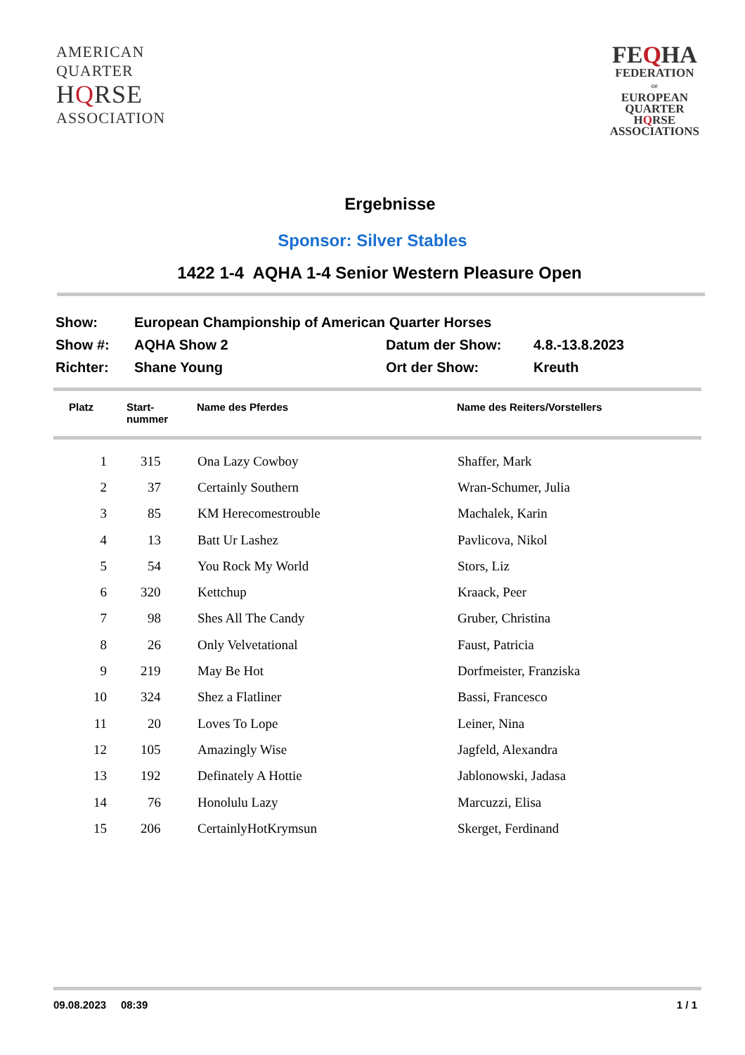AMERICAN
QUARTER
HQRSE
ASSOCIATION
FEQHA
FEDERATION
OF
EUROPEAN
QUARTER
HQRSE
ASSOCIATIONS
Ergebnisse
Sponsor: Silver Stables
1422 1-4 AQHA 1-4 Senior Western Pleasure Open
| Show: | European Championship of American Quarter Horses | | |
| Show #: | AQHA Show 2 | Datum der Show: | 4.8.-13.8.2023 |
| Richter: | Shane Young | Ort der Show: | Kreuth |
| Platz | Start- nummer | Name des Pferdes | Name des Reiters/Vorstellers |
| --- | --- | --- | --- |
| 1 | 315 | Ona Lazy Cowboy | Shaffer, Mark |
| 2 | 37 | Certainly Southern | Wran-Schumer, Julia |
| 3 | 85 | KM Herecomestrouble | Machalek, Karin |
| 4 | 13 | Batt Ur Lashez | Pavlicova, Nikol |
| 5 | 54 | You Rock My World | Stors, Liz |
| 6 | 320 | Kettchup | Kraack, Peer |
| 7 | 98 | Shes All The Candy | Gruber, Christina |
| 8 | 26 | Only Velvetational | Faust, Patricia |
| 9 | 219 | May Be Hot | Dorfmeister, Franziska |
| 10 | 324 | Shez a Flatliner | Bassi, Francesco |
| 11 | 20 | Loves To Lope | Leiner, Nina |
| 12 | 105 | Amazingly Wise | Jagfeld, Alexandra |
| 13 | 192 | Definately A Hottie | Jablonowski, Jadasa |
| 14 | 76 | Honolulu Lazy | Marcuzzi, Elisa |
| 15 | 206 | CertainlyHotKrymsun | Skerget, Ferdinand |
09.08.2023 08:39 1 / 1